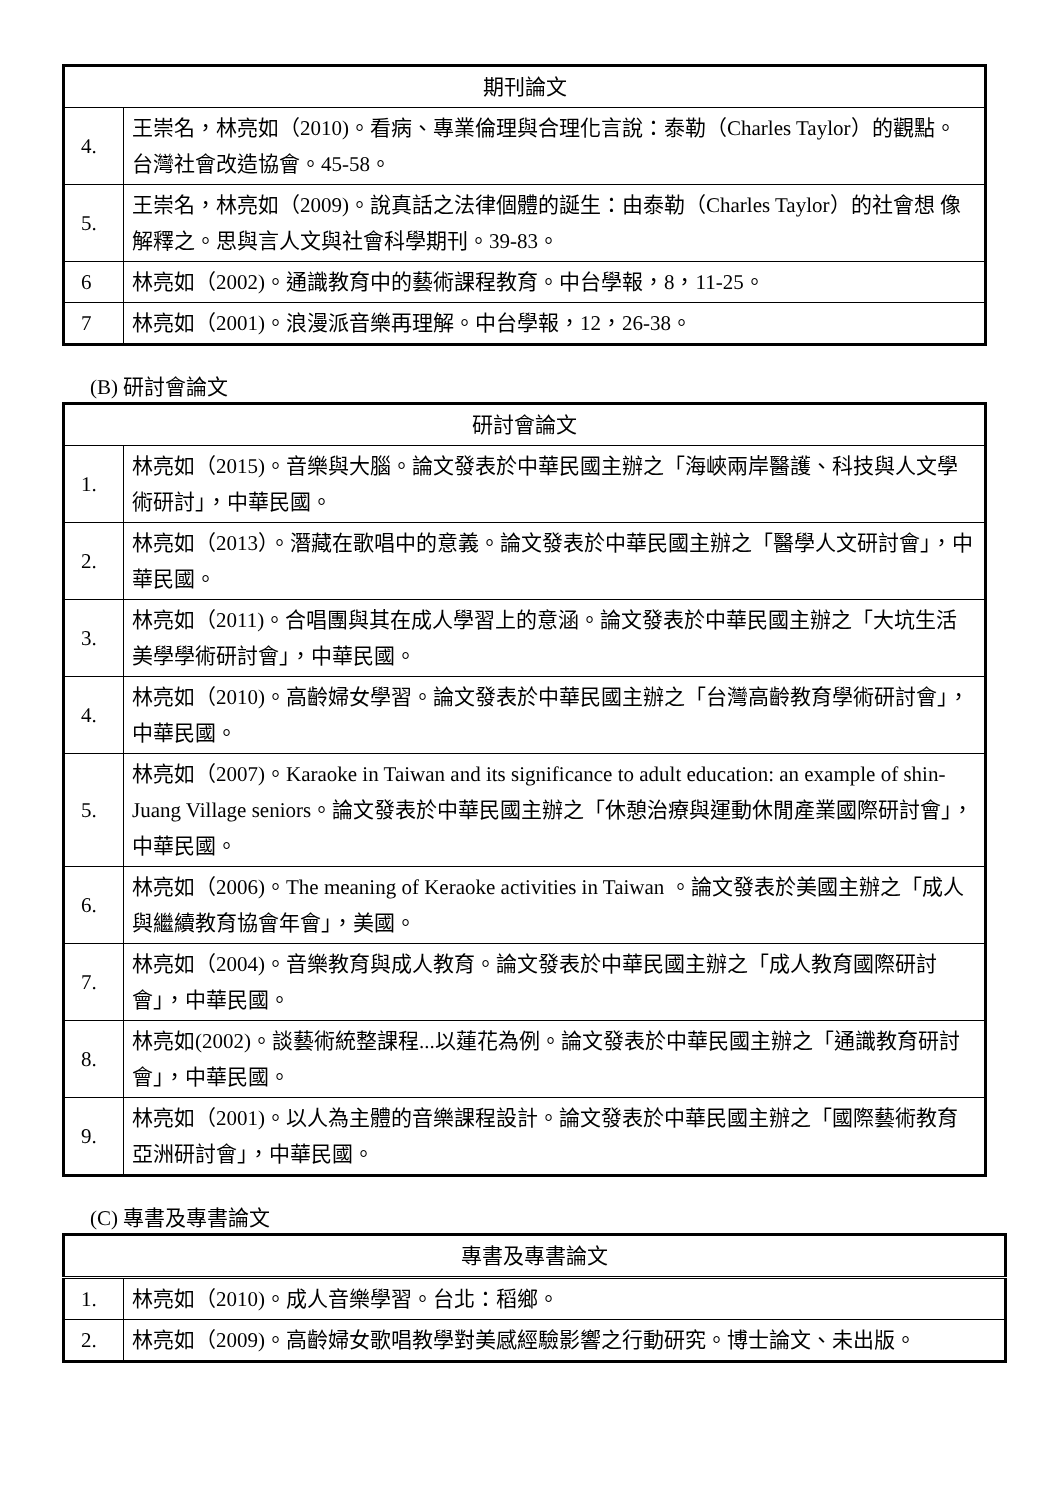| 期刊論文 | |
| 4. | 王崇名，林亮如（2010)。看病、專業倫理與合理化言說：泰勒（Charles Taylor）的觀點。 台灣社會改造協會。45-58。 |
| 5. | 王崇名，林亮如（2009)。說真話之法律個體的誕生：由泰勒（Charles Taylor）的社會想 像解釋之。思與言人文與社會科學期刊。39-83。 |
| 6 | 林亮如（2002)。通識教育中的藝術課程教育。中台學報，8，11-25。 |
| 7 | 林亮如（2001)。浪漫派音樂再理解。中台學報，12，26-38。 |
(B) 研討會論文
| 研討會論文 | |
| 1. | 林亮如（2015)。音樂與大腦。論文發表於中華民國主辦之「海峽兩岸醫護、科技與人文學術研討」，中華民國。 |
| 2. | 林亮如（2013）。潛藏在歌唱中的意義。論文發表於中華民國主辦之「醫學人文研討會」，中華民國。 |
| 3. | 林亮如（2011)。合唱團與其在成人學習上的意涵。論文發表於中華民國主辦之「大坑生活美學學術研討會」，中華民國。 |
| 4. | 林亮如（2010)。高齡婦女學習。論文發表於中華民國主辦之「台灣高齡教育學術研討會」，中華民國。 |
| 5. | 林亮如（2007)。Karaoke in Taiwan and its significance to adult education: an example of shin-Juang Village seniors。論文發表於中華民國主辦之「休憩治療與運動休閒產業國際研討會」，中華民國。 |
| 6. | 林亮如（2006)。The meaning of Keraoke activities in Taiwan 。論文發表於美國主辦之「成人與繼續教育協會年會」，美國。 |
| 7. | 林亮如（2004)。音樂教育與成人教育。論文發表於中華民國主辦之「成人教育國際研討會」，中華民國。 |
| 8. | 林亮如(2002)。談藝術統整課程...以蓮花為例。論文發表於中華民國主辦之「通識教育研討會」，中華民國。 |
| 9. | 林亮如（2001)。以人為主體的音樂課程設計。論文發表於中華民國主辦之「國際藝術教育亞洲研討會」，中華民國。 |
(C) 專書及專書論文
| 專書及專書論文 | |
| 1. | 林亮如（2010)。成人音樂學習。台北：稻鄉。 |
| 2. | 林亮如（2009)。高齡婦女歌唱教學對美感經驗影響之行動研究。博士論文、未出版。 |